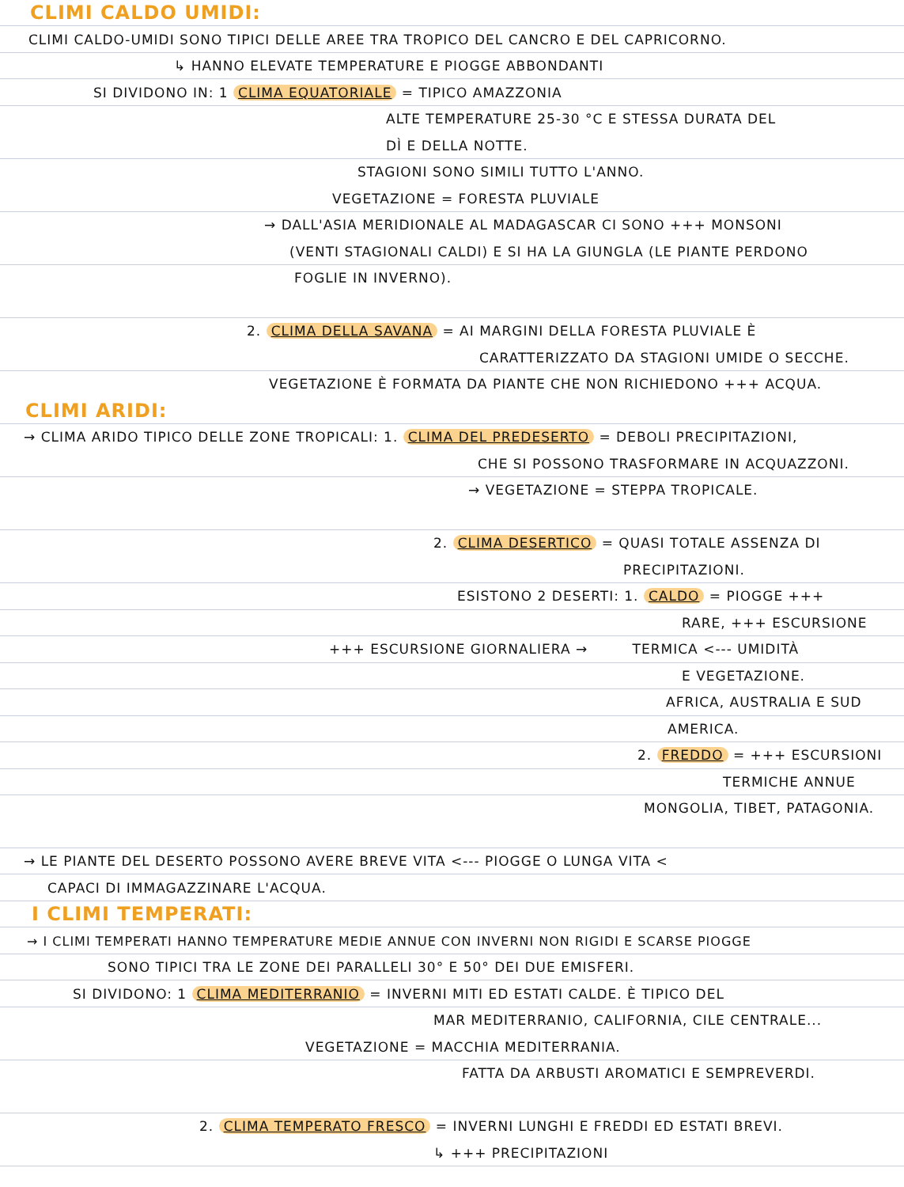CLIMI CALDO UMIDI:
CLIMI CALDO-UMIDI SONO TIPICI DELLE AREE TRA TROPICO DEL CANCRO E DEL CAPRICORNO.
↳ HANNO ELEVATE TEMPERATURE E PIOGGE ABBONDANTI
SI DIVIDONO IN: 1 CLIMA EQUATORIALE = TIPICO AMAZZONIA
ALTE TEMPERATURE 25-30 °C E STESSA DURATA DEL
DÌ E DELLA NOTTE.
STAGIONI SONO SIMILI TUTTO L'ANNO.
VEGETAZIONE = FORESTA PLUVIALE
→ DALL'ASIA MERIDIONALE AL MADAGASCAR CI SONO +++ MONSONI
(VENTI STAGIONALI CALDI) E SI HA LA GIUNGLA (LE PIANTE PERDONO
FOGLIE IN INVERNO).
2. CLIMA DELLA SAVANA = AI MARGINI DELLA FORESTA PLUVIALE È
CARATTERIZZATO DA STAGIONI UMIDE O SECCHE.
VEGETAZIONE È FORMATA DA PIANTE CHE NON RICHIEDONO +++ ACQUA.
CLIMI ARIDI:
→ CLIMA ARIDO TIPICO DELLE ZONE TROPICALI: 1. CLIMA DEL PREDESERTO = DEBOLI PRECIPITAZIONI,
CHE SI POSSONO TRASFORMARE IN ACQUAZZONI.
→ VEGETAZIONE = STEPPA TROPICALE.
2. CLIMA DESERTICO = QUASI TOTALE ASSENZA DI
PRECIPITAZIONI.
ESISTONO 2 DESERTI: 1. CALDO = PIOGGE +++
RARE, +++ ESCURSIONE
+++ ESCURSIONE GIORNALIERA → TERMICA <--- UMIDITÀ
E VEGETAZIONE.
AFRICA, AUSTRALIA E SUD
AMERICA.
2. FREDDO = +++ ESCURSIONI
TERMICHE ANNUE
MONGOLIA, TIBET, PATAGONIA.
→ LE PIANTE DEL DESERTO POSSONO AVERE BREVE VITA <--- PIOGGE O LUNGA VITA <
CAPACI DI IMMAGAZZINARE L'ACQUA.
I CLIMI TEMPERATI:
→ I CLIMI TEMPERATI HANNO TEMPERATURE MEDIE ANNUE CON INVERNI NON RIGIDI E SCARSE PIOGGE
SONO TIPICI TRA LE ZONE DEI PARALLELI 30° E 50° DEI DUE EMISFERI.
SI DIVIDONO: 1 CLIMA MEDITERRANIO = INVERNI MITI ED ESTATI CALDE. È TIPICO DEL
MAR MEDITERRANIO, CALIFORNIA, CILE CENTRALE...
VEGETAZIONE = MACCHIA MEDITERRANIA.
FATTA DA ARBUSTI AROMATICI E SEMPREVERDI.
2. CLIMA TEMPERATO FRESCO = INVERNI LUNGHI E FREDDI ED ESTATI BREVI.
↳ +++ PRECIPITAZIONI